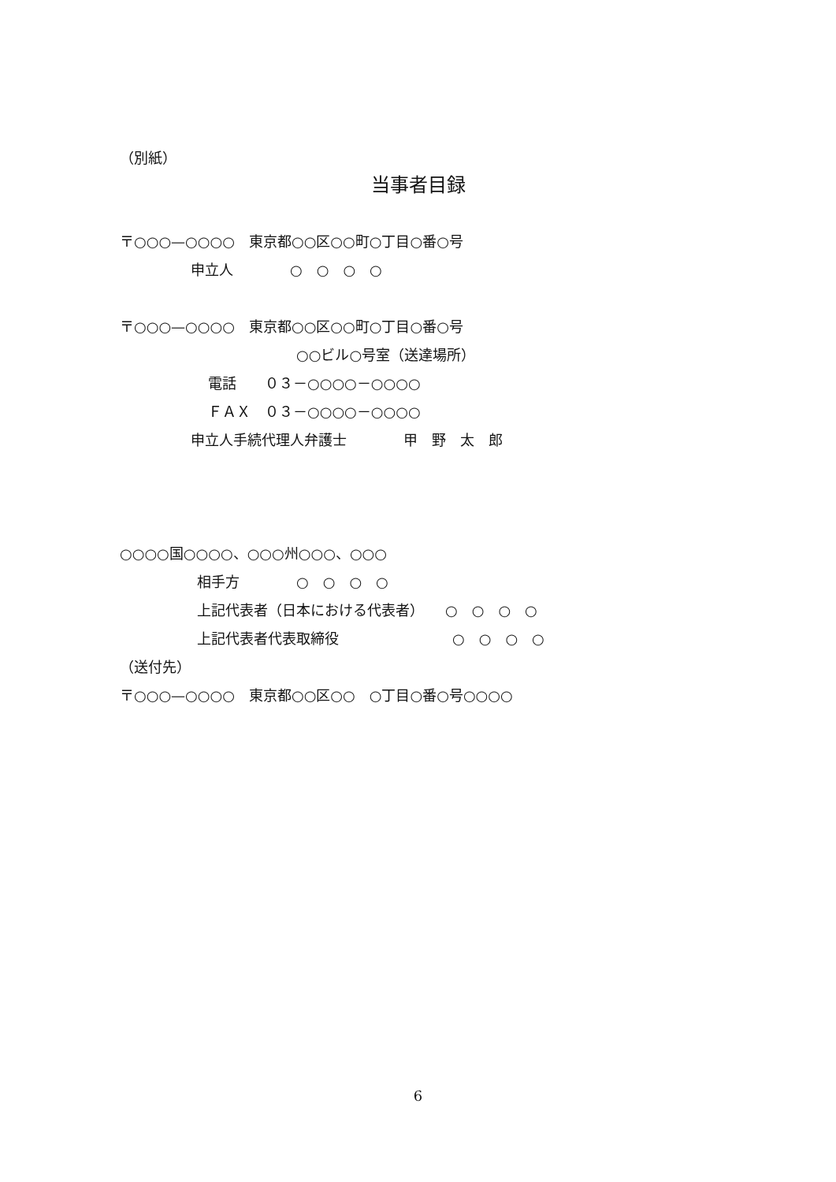（別紙）
当事者目録
〒○○○—○○○○　東京都○○区○○町○丁目○番○号
申立人　　　　○　○　○　○
〒○○○—○○○○　東京都○○区○○町○丁目○番○号
○○ビル○号室（送達場所）
電話　　０３－○○○○－○○○○
ＦＡＸ　０３－○○○○－○○○○
申立人手続代理人弁護士　　　　甲　野　太　郎
○○○○国○○○○、○○○州○○○、○○○
相手方　　　　○　○　○　○
上記代表者（日本における代表者）　　○　○　○　○
上記代表者代表取締役　　　　　　　　○　○　○　○
（送付先）
〒○○○—○○○○　東京都○○区○○　○丁目○番○号○○○○
6